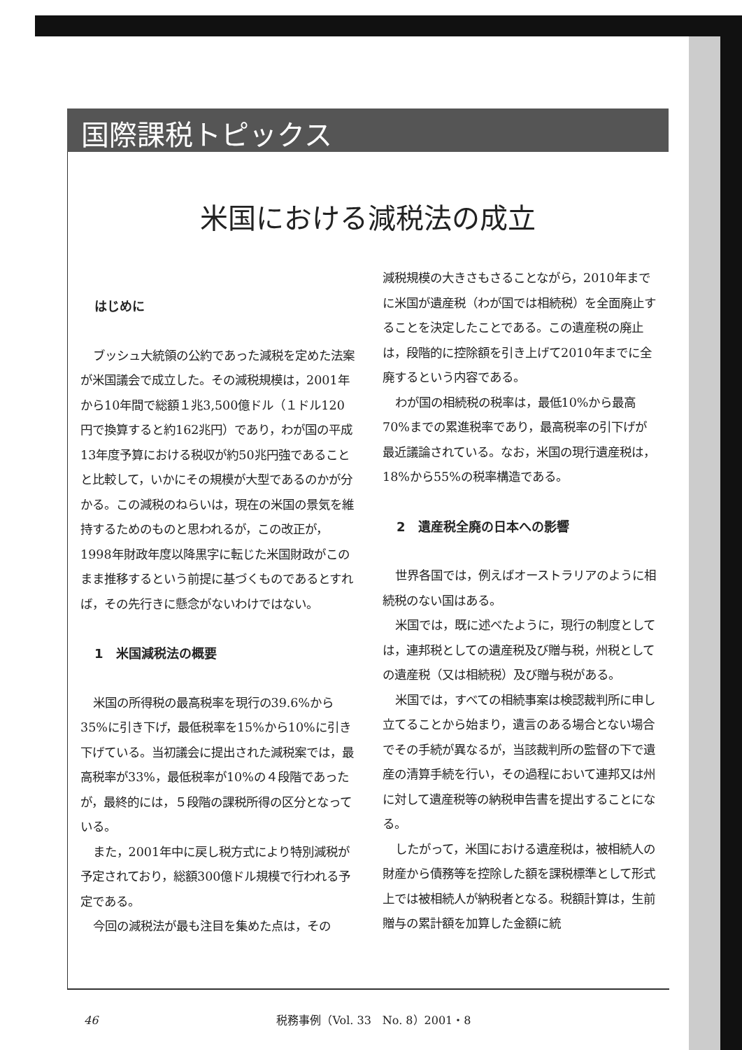国際課税トピックス
米国における減税法の成立
はじめに
ブッシュ大統領の公約であった減税を定めた法案が米国議会で成立した。その減税規模は，2001年から10年間で総額１兆3,500億ドル（１ドル120円で換算すると約162兆円）であり，わが国の平成13年度予算における税収が約50兆円強であることと比較して，いかにその規模が大型であるのかが分かる。この減税のねらいは，現在の米国の景気を維持するためのものと思われるが，この改正が，1998年財政年度以降黒字に転じた米国財政がこのまま推移するという前提に基づくものであるとすれば，その先行きに懸念がないわけではない。
1　米国減税法の概要
米国の所得税の最高税率を現行の39.6%から35%に引き下げ，最低税率を15%から10%に引き下げている。当初議会に提出された減税案では，最高税率が33%，最低税率が10%の４段階であったが，最終的には，５段階の課税所得の区分となっている。
また，2001年中に戻し税方式により特別減税が予定されており，総額300億ドル規模で行われる予定である。
今回の減税法が最も注目を集めた点は，その
減税規模の大きさもさることながら，2010年までに米国が遺産税（わが国では相続税）を全面廃止することを決定したことである。この遺産税の廃止は，段階的に控除額を引き上げて2010年までに全廃するという内容である。
わが国の相続税の税率は，最低10%から最高70%までの累進税率であり，最高税率の引下げが最近議論されている。なお，米国の現行遺産税は，18%から55%の税率構造である。
2　遺産税全廃の日本への影響
世界各国では，例えばオーストラリアのように相続税のない国はある。
米国では，既に述べたように，現行の制度としては，連邦税としての遺産税及び贈与税，州税としての遺産税（又は相続税）及び贈与税がある。
米国では，すべての相続事案は検認裁判所に申し立てることから始まり，遺言のある場合とない場合でその手続が異なるが，当該裁判所の監督の下で遺産の清算手続を行い，その過程において連邦又は州に対して遺産税等の納税申告書を提出することになる。
したがって，米国における遺産税は，被相続人の財産から債務等を控除した額を課税標準として形式上では被相続人が納税者となる。税額計算は，生前贈与の累計額を加算した金額に統
46 税務事例（Vol. 33　No. 8）2001・8